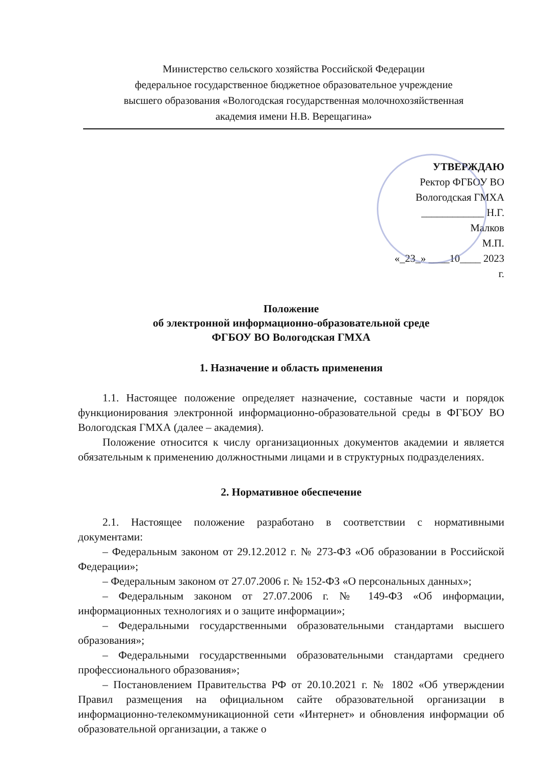Министерство сельского хозяйства Российской Федерации
федеральное государственное бюджетное образовательное учреждение
высшего образования «Вологодская государственная молочнохозяйственная
академия имени Н.В. Верещагина»
УТВЕРЖДАЮ
Ректор ФГБОУ ВО
Вологодская ГМХА
____________ Н.Г. Малков
М.П.
«_23_» ____10____ 2023 г.
Положение
об электронной информационно-образовательной среде
ФГБОУ ВО Вологодская ГМХА
1. Назначение и область применения
1.1. Настоящее положение определяет назначение, составные части и порядок функционирования электронной информационно-образовательной среды в ФГБОУ ВО Вологодская ГМХА (далее – академия).
Положение относится к числу организационных документов академии и является обязательным к применению должностными лицами и в структурных подразделениях.
2. Нормативное обеспечение
2.1. Настоящее положение разработано в соответствии с нормативными документами:
– Федеральным законом от 29.12.2012 г. № 273-ФЗ «Об образовании в Российской Федерации»;
– Федеральным законом от 27.07.2006 г. № 152-ФЗ «О персональных данных»;
– Федеральным законом от 27.07.2006 г. № 149-ФЗ «Об информации, информационных технологиях и о защите информации»;
– Федеральными государственными образовательными стандартами высшего образования»;
– Федеральными государственными образовательными стандартами среднего профессионального образования»;
– Постановлением Правительства РФ от 20.10.2021 г. № 1802 «Об утверждении Правил размещения на официальном сайте образовательной организации в информационно-телекоммуникационной сети «Интернет» и обновления информации об образовательной организации, а также о